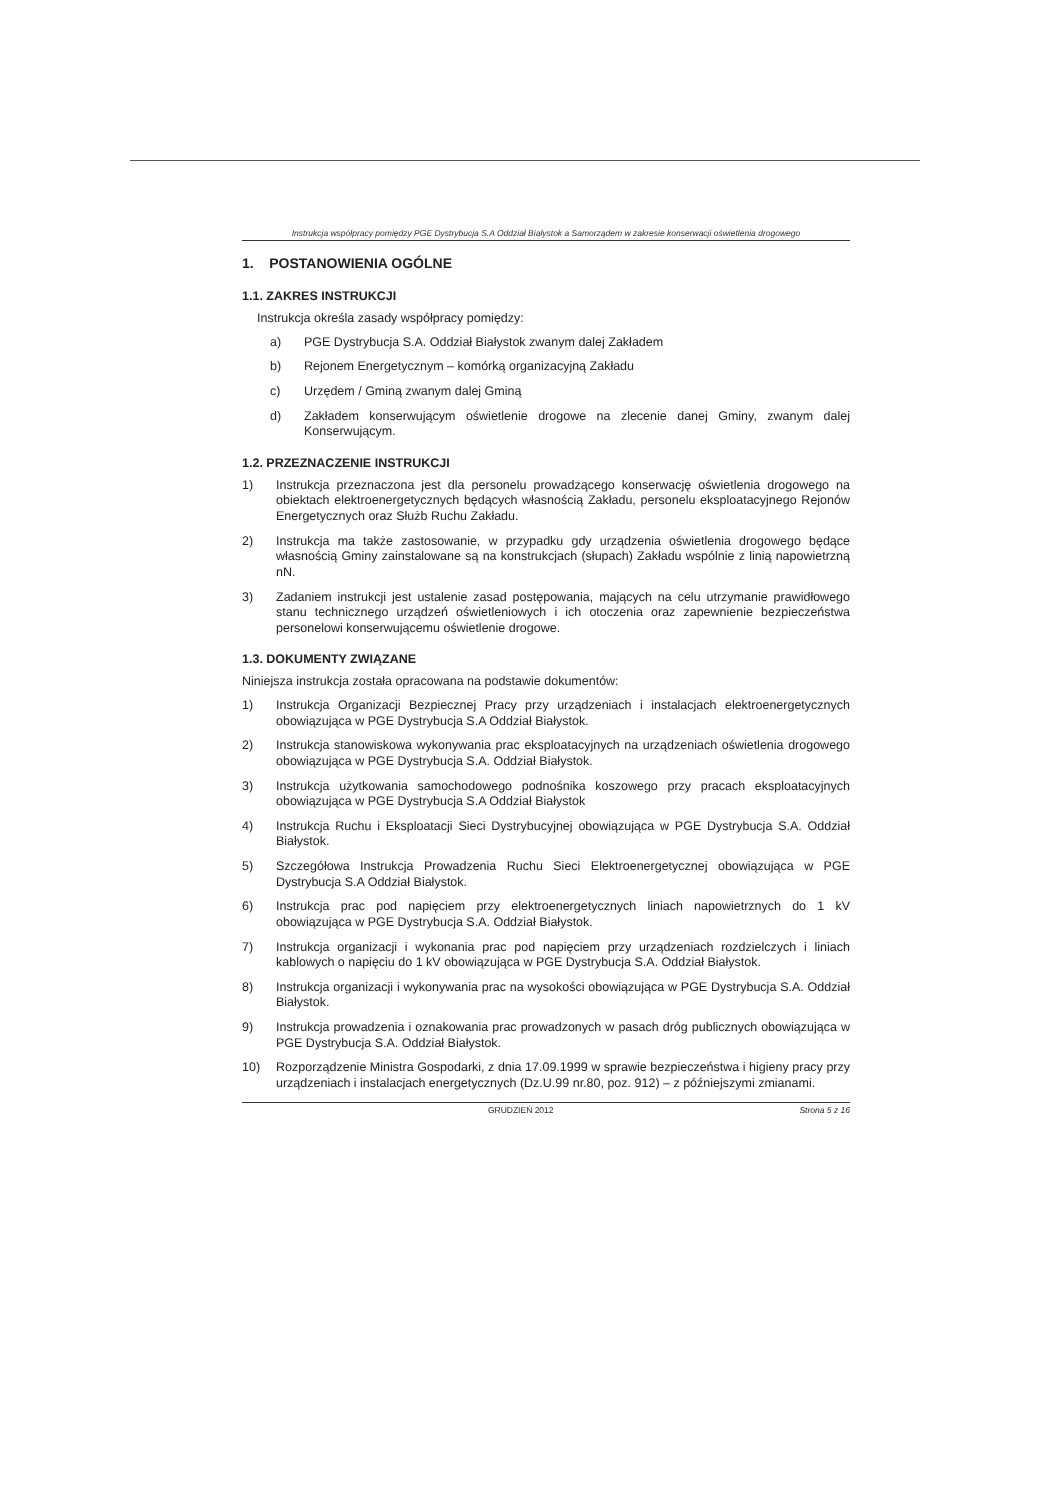Instrukcja współpracy pomiędzy PGE Dystrybucja S.A Oddział Białystok a Samorządem w zakresie konserwacji oświetlenia drogowego
1. POSTANOWIENIA OGÓLNE
1.1. ZAKRES INSTRUKCJI
Instrukcja określa zasady współpracy pomiędzy:
a) PGE Dystrybucja S.A. Oddział Białystok zwanym dalej Zakładem
b) Rejonem Energetycznym – komórką organizacyjną Zakładu
c) Urzędem / Gminą zwanym dalej Gminą
d) Zakładem konserwującym oświetlenie drogowe na zlecenie danej Gminy, zwanym dalej Konserwującym.
1.2. PRZEZNACZENIE INSTRUKCJI
1) Instrukcja przeznaczona jest dla personelu prowadzącego konserwację oświetlenia drogowego na obiektach elektroenergetycznych będących własnością Zakładu, personelu eksploatacyjnego Rejonów Energetycznych oraz Służb Ruchu Zakładu.
2) Instrukcja ma także zastosowanie, w przypadku gdy urządzenia oświetlenia drogowego będące własnością Gminy zainstalowane są na konstrukcjach (słupach) Zakładu wspólnie z linią napowietrzną nN.
3) Zadaniem instrukcji jest ustalenie zasad postępowania, mających na celu utrzymanie prawidłowego stanu technicznego urządzeń oświetleniowych i ich otoczenia oraz zapewnienie bezpieczeństwa personelowi konserwującemu oświetlenie drogowe.
1.3. DOKUMENTY ZWIĄZANE
Niniejsza instrukcja została opracowana na podstawie dokumentów:
1) Instrukcja Organizacji Bezpiecznej Pracy przy urządzeniach i instalacjach elektroenergetycznych obowiązująca w PGE Dystrybucja S.A Oddział Białystok.
2) Instrukcja stanowiskowa wykonywania prac eksploatacyjnych na urządzeniach oświetlenia drogowego obowiązująca w PGE Dystrybucja S.A. Oddział Białystok.
3) Instrukcja użytkowania samochodowego podnośnika koszowego przy pracach eksploatacyjnych obowiązująca w PGE Dystrybucja S.A Oddział Białystok
4) Instrukcja Ruchu i Eksploatacji Sieci Dystrybucyjnej obowiązująca w PGE Dystrybucja S.A. Oddział Białystok.
5) Szczegółowa Instrukcja Prowadzenia Ruchu Sieci Elektroenergetycznej obowiązująca w PGE Dystrybucja S.A Oddział Białystok.
6) Instrukcja prac pod napięciem przy elektroenergetycznych liniach napowietrznych do 1 kV obowiązująca w PGE Dystrybucja S.A. Oddział Białystok.
7) Instrukcja organizacji i wykonania prac pod napięciem przy urządzeniach rozdzielczych i liniach kablowych o napięciu do 1 kV obowiązująca w PGE Dystrybucja S.A. Oddział Białystok.
8) Instrukcja organizacji i wykonywania prac na wysokości obowiązująca w PGE Dystrybucja S.A. Oddział Białystok.
9) Instrukcja prowadzenia i oznakowania prac prowadzonych w pasach dróg publicznych obowiązująca w PGE Dystrybucja S.A. Oddział Białystok.
10) Rozporządzenie Ministra Gospodarki, z dnia 17.09.1999 w sprawie bezpieczeństwa i higieny pracy przy urządzeniach i instalacjach energetycznych (Dz.U.99 nr.80, poz. 912) – z późniejszymi zmianami.
GRUDZIEŃ 2012 Strona 5 z 16